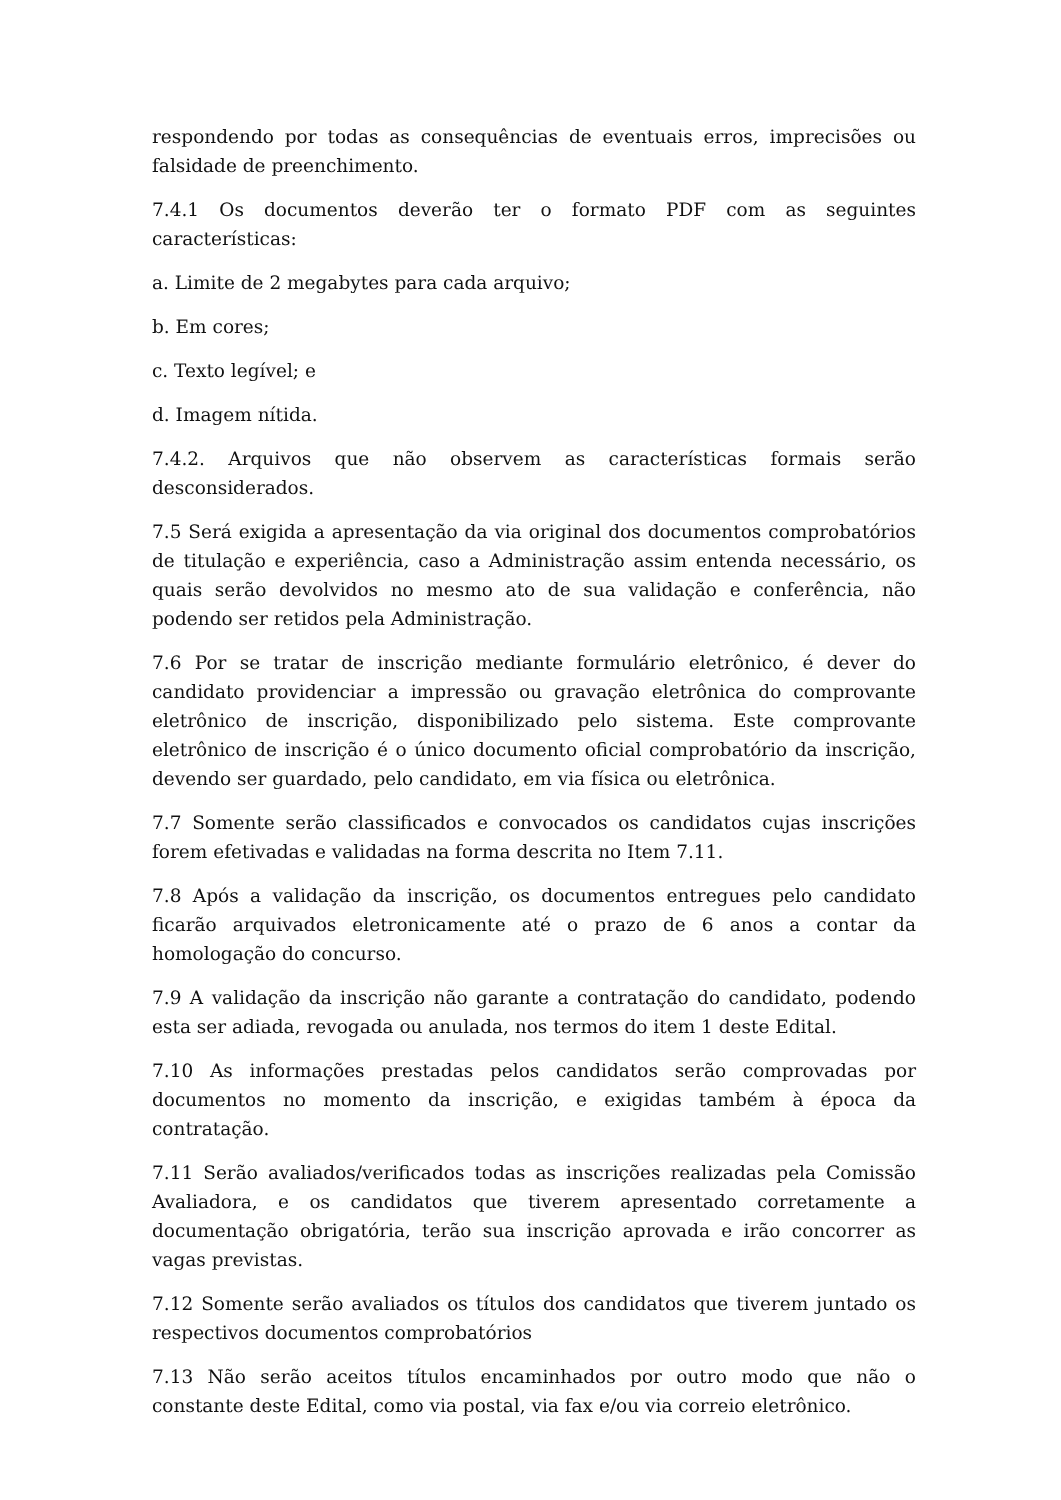respondendo por todas as consequências de eventuais erros, imprecisões ou falsidade de preenchimento.
7.4.1 Os documentos deverão ter o formato PDF com as seguintes características:
a. Limite de 2 megabytes para cada arquivo;
b. Em cores;
c. Texto legível; e
d. Imagem nítida.
7.4.2. Arquivos que não observem as características formais serão desconsiderados.
7.5 Será exigida a apresentação da via original dos documentos comprobatórios de titulação e experiência, caso a Administração assim entenda necessário, os quais serão devolvidos no mesmo ato de sua validação e conferência, não podendo ser retidos pela Administração.
7.6 Por se tratar de inscrição mediante formulário eletrônico, é dever do candidato providenciar a impressão ou gravação eletrônica do comprovante eletrônico de inscrição, disponibilizado pelo sistema. Este comprovante eletrônico de inscrição é o único documento oficial comprobatório da inscrição, devendo ser guardado, pelo candidato, em via física ou eletrônica.
7.7 Somente serão classificados e convocados os candidatos cujas inscrições forem efetivadas e validadas na forma descrita no Item 7.11.
7.8 Após a validação da inscrição, os documentos entregues pelo candidato ficarão arquivados eletronicamente até o prazo de 6 anos a contar da homologação do concurso.
7.9 A validação da inscrição não garante a contratação do candidato, podendo esta ser adiada, revogada ou anulada, nos termos do item 1 deste Edital.
7.10 As informações prestadas pelos candidatos serão comprovadas por documentos no momento da inscrição, e exigidas também à época da contratação.
7.11 Serão avaliados/verificados todas as inscrições realizadas pela Comissão Avaliadora, e os candidatos que tiverem apresentado corretamente a documentação obrigatória, terão sua inscrição aprovada e irão concorrer as vagas previstas.
7.12 Somente serão avaliados os títulos dos candidatos que tiverem juntado os respectivos documentos comprobatórios
7.13 Não serão aceitos títulos encaminhados por outro modo que não o constante deste Edital, como via postal, via fax e/ou via correio eletrônico.